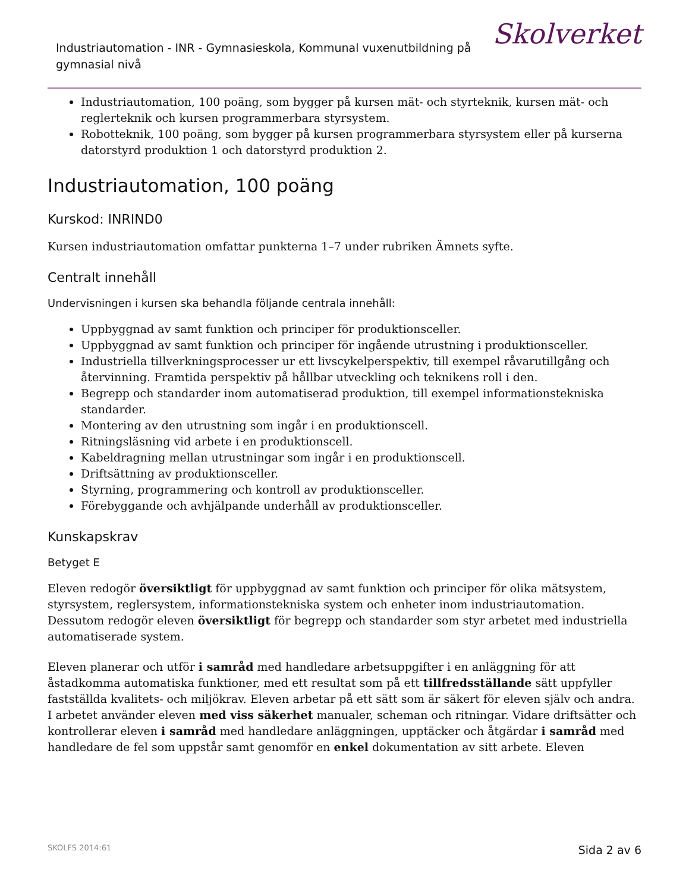Industriautomation - INR - Gymnasieskola, Kommunal vuxenutbildning på gymnasial nivå
Skolverket
Industriautomation, 100 poäng, som bygger på kursen mät- och styrteknik, kursen mät- och reglerteknik och kursen programmerbara styrsystem.
Robotteknik, 100 poäng, som bygger på kursen programmerbara styrsystem eller på kurserna datorstyrd produktion 1 och datorstyrd produktion 2.
Industriautomation, 100 poäng
Kurskod: INRIND0
Kursen industriautomation omfattar punkterna 1–7 under rubriken Ämnets syfte.
Centralt innehåll
Undervisningen i kursen ska behandla följande centrala innehåll:
Uppbyggnad av samt funktion och principer för produktionsceller.
Uppbyggnad av samt funktion och principer för ingående utrustning i produktionsceller.
Industriella tillverkningsprocesser ur ett livscykelperspektiv, till exempel råvarutillgång och återvinning. Framtida perspektiv på hållbar utveckling och teknikens roll i den.
Begrepp och standarder inom automatiserad produktion, till exempel informationstekniska standarder.
Montering av den utrustning som ingår i en produktionscell.
Ritningsläsning vid arbete i en produktionscell.
Kabeldragning mellan utrustningar som ingår i en produktionscell.
Driftsättning av produktionsceller.
Styrning, programmering och kontroll av produktionsceller.
Förebyggande och avhjälpande underhåll av produktionsceller.
Kunskapskrav
Betyget E
Eleven redogör översiktligt för uppbyggnad av samt funktion och principer för olika mätsystem, styrsystem, reglersystem, informationstekniska system och enheter inom industriautomation. Dessutom redogör eleven översiktligt för begrepp och standarder som styr arbetet med industriella automatiserade system.
Eleven planerar och utför i samråd med handledare arbetsuppgifter i en anläggning för att åstadkomma automatiska funktioner, med ett resultat som på ett tillfredsställande sätt uppfyller fastställda kvalitets- och miljökrav. Eleven arbetar på ett sätt som är säkert för eleven själv och andra. I arbetet använder eleven med viss säkerhet manualer, scheman och ritningar. Vidare driftsätter och kontrollerar eleven i samråd med handledare anläggningen, upptäcker och åtgärdar i samråd med handledare de fel som uppstår samt genomför en enkel dokumentation av sitt arbete. Eleven
SKOLFS 2014:61 Sida 2 av 6